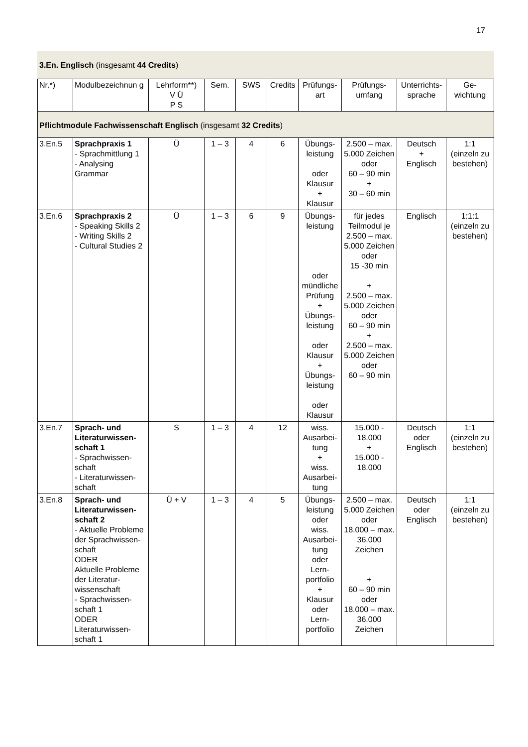17
3.En. Englisch (insgesamt 44 Credits)
| Nr.*) | Modulbezeichnun g | Lehrform**) V Ü P S | Sem. | SWS | Credits | Prüfungs-art | Prüfungs-umfang | Unterrichts-sprache | Ge-wichtung |
| --- | --- | --- | --- | --- | --- | --- | --- | --- | --- |
| Pflichtmodule Fachwissenschaft Englisch (insgesamt 32 Credits ) | | | | | | | | | |
| 3.En.5 | Sprachpraxis 1 - Sprachmittlung 1 - Analysing Grammar | Ü | 1 – 3 | 4 | 6 | Übungs-leistung oder Klausur + Klausur | 2.500 – max. 5.000 Zeichen oder 60 – 90 min + 30 – 60 min | Deutsch + Englisch | 1:1 (einzeln zu bestehen) |
| 3.En.6 | Sprachpraxis 2 - Speaking Skills 2 - Writing Skills 2 - Cultural Studies 2 | Ü | 1 – 3 | 6 | 9 | Übungs-leistung oder mündliche Prüfung + Übungs-leistung oder Klausur + Übungs-leistung oder Klausur | für jedes Teilmodul je 2.500 – max. 5.000 Zeichen oder 15 -30 min + 2.500 – max. 5.000 Zeichen oder 60 – 90 min + 2.500 – max. 5.000 Zeichen oder 60 – 90 min | Englisch | 1:1:1 (einzeln zu bestehen) |
| 3.En.7 | Sprach- und Literaturwissen-schaft 1 - Sprachwissen-schaft - Literaturwissen-schaft | S | 1 – 3 | 4 | 12 | wiss. Ausarbei-tung + wiss. Ausarbei-tung | 15.000 - 18.000 + 15.000 - 18.000 | Deutsch oder Englisch | 1:1 (einzeln zu bestehen) |
| 3.En.8 | Sprach- und Literaturwissen-schaft 2 - Aktuelle Probleme der Sprachwissen-schaft ODER Aktuelle Probleme der Literatur-wissenschaft - Sprachwissen-schaft 1 ODER Literaturwissen-schaft 1 | Ü + V | 1 – 3 | 4 | 5 | Übungs-leistung oder wiss. Ausarbei-tung oder Lern-portfolio + Klausur oder Lern-portfolio | 2.500 – max. 5.000 Zeichen oder 18.000 – max. 36.000 Zeichen + 60 – 90 min oder 18.000 – max. 36.000 Zeichen | Deutsch oder Englisch | 1:1 (einzeln zu bestehen) |